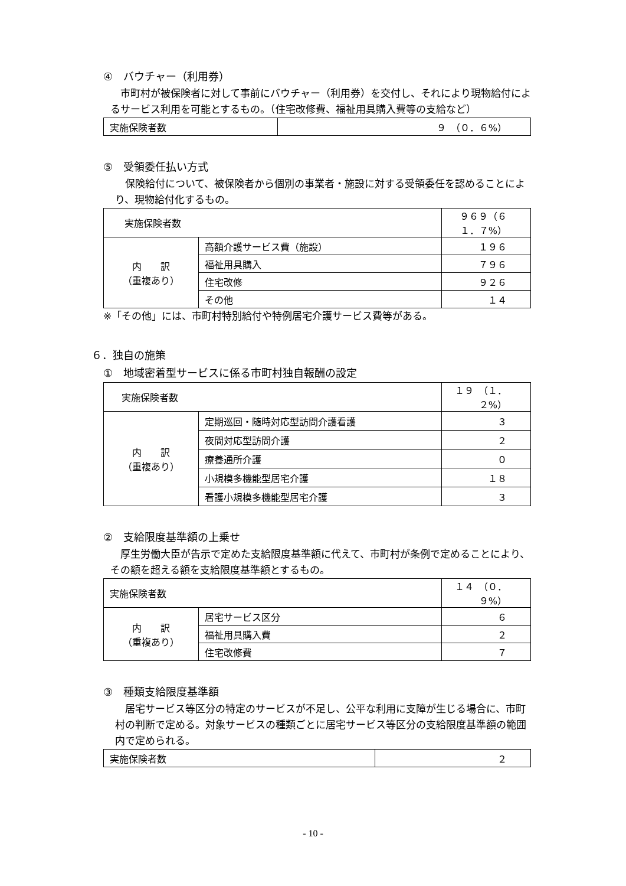④　バウチャー（利用券）
　市町村が被保険者に対して事前にバウチャー（利用券）を交付し、それにより現物給付によるサービス利用を可能とするもの。（住宅改修費、福祉用具購入費等の支給など）
| 実施保険者数 | ９ （０．６%） |
⑤　受領委任払い方式
　保険給付について、被保険者から個別の事業者・施設に対する受領委任を認めることにより、現物給付化するもの。
| 実施保険者数 | | ９６９（６１．７%） |
| 内 訳 （重複あり） | 高額介護サービス費（施設） | １９６ |
| | 福祉用具購入 | ７９６ |
| | 住宅改修 | ９２６ |
| | その他 | １４ |
※「その他」には、市町村特別給付や特例居宅介護サービス費等がある。
６．独自の施策
①　地域密着型サービスに係る市町村独自報酬の設定
| 実施保険者数 | | １９ （１．２%） |
| 内 訳 （重複あり） | 定期巡回・随時対応型訪問介護看護 | ３ |
| | 夜間対応型訪問介護 | ２ |
| | 療養通所介護 | ０ |
| | 小規模多機能型居宅介護 | １８ |
| | 看護小規模多機能型居宅介護 | ３ |
②　支給限度基準額の上乗せ
　厚生労働大臣が告示で定めた支給限度基準額に代えて、市町村が条例で定めることにより、その額を超える額を支給限度基準額とするもの。
| 実施保険者数 | | １４ （０．９%） |
| 内 訳 （重複あり） | 居宅サービス区分 | ６ |
| | 福祉用具購入費 | ２ |
| | 住宅改修費 | ７ |
③　種類支給限度基準額
　居宅サービス等区分の特定のサービスが不足し、公平な利用に支障が生じる場合に、市町村の判断で定める。対象サービスの種類ごとに居宅サービス等区分の支給限度基準額の範囲内で定められる。
| 実施保険者数 | ２ |
- 10 -